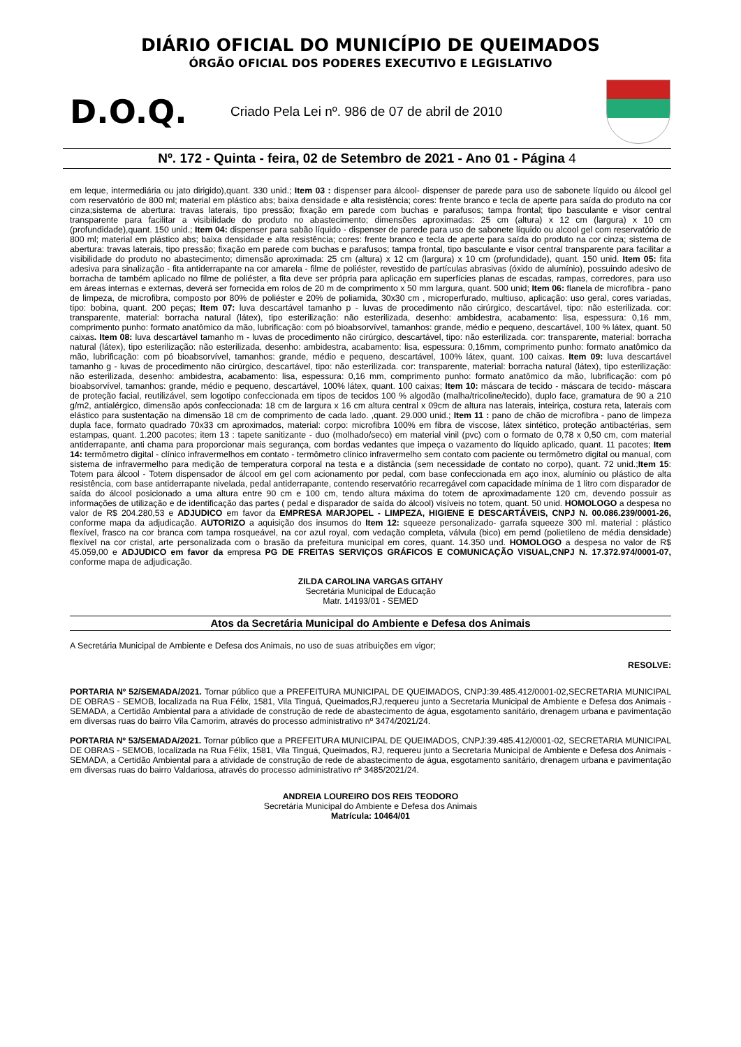DIÁRIO OFICIAL DO MUNICÍPIO DE QUEIMADOS
ÓRGÃO OFICIAL DOS PODERES EXECUTIVO E LEGISLATIVO
D.O.Q.
Criado Pela Lei nº. 986 de 07 de abril de 2010
Nº. 172 - Quinta - feira, 02 de Setembro de 2021 - Ano 01 - Página 4
em leque, intermediária ou jato dirigido),quant. 330 unid.; Item 03 : dispenser para álcool- dispenser de parede para uso de sabonete líquido ou álcool gel com reservatório de 800 ml; material em plástico abs; baixa densidade e alta resistência; cores: frente branco e tecla de aperte para saída do produto na cor cinza;sistema de abertura: travas laterais, tipo pressão; fixação em parede com buchas e parafusos; tampa frontal; tipo basculante e visor central transparente para facilitar a visibilidade do produto no abastecimento; dimensões aproximadas: 25 cm (altura) x 12 cm (largura) x 10 cm (profundidade),quant. 150 unid.; Item 04: dispenser para sabão líquido - dispenser de parede para uso de sabonete líquido ou alcool gel com reservatório de 800 ml; material em plástico abs; baixa densidade e alta resistência; cores: frente branco e tecla de aperte para saída do produto na cor cinza; sistema de abertura: travas laterais, tipo pressão; fixação em parede com buchas e parafusos; tampa frontal, tipo basculante e visor central transparente para facilitar a visibilidade do produto no abastecimento; dimensão aproximada: 25 cm (altura) x 12 cm (largura) x 10 cm (profundidade), quant. 150 unid. Item 05: fita adesiva para sinalização - fita antiderrapante na cor amarela - filme de poliéster, revestido de partículas abrasivas (óxido de alumínio), possuindo adesivo de borracha de também aplicado no filme de poliéster, a fita deve ser própria para aplicação em superfícies planas de escadas, rampas, corredores, para uso em áreas internas e externas, deverá ser fornecida em rolos de 20 m de comprimento x 50 mm largura, quant. 500 unid; Item 06: flanela de microfibra - pano de limpeza, de microfibra, composto por 80% de poliéster e 20% de poliamida, 30x30 cm , microperfurado, multiuso, aplicação: uso geral, cores variadas, tipo: bobina, quant. 200 peças; Item 07: luva descartável tamanho p - luvas de procedimento não cirúrgico, descartável, tipo: não esterilizada. cor: transparente, material: borracha natural (látex), tipo esterilização: não esterilizada, desenho: ambidestra, acabamento: lisa, espessura: 0,16 mm, comprimento punho: formato anatômico da mão, lubrificação: com pó bioabsorvível, tamanhos: grande, médio e pequeno, descartável, 100 % látex, quant. 50 caixas. Item 08: luva descartável tamanho m - luvas de procedimento não cirúrgico, descartável, tipo: não esterilizada. cor: transparente, material: borracha natural (látex), tipo esterilização: não esterilizada, desenho: ambidestra, acabamento: lisa, espessura: 0,16mm, comprimento punho: formato anatômico da mão, lubrificação: com pó bioabsorvível, tamanhos: grande, médio e pequeno, descartável, 100% látex, quant. 100 caixas. Item 09: luva descartável tamanho g - luvas de procedimento não cirúrgico, descartável, tipo: não esterilizada. cor: transparente, material: borracha natural (látex), tipo esterilização: não esterilizada, desenho: ambidestra, acabamento: lisa, espessura: 0,16 mm, comprimento punho: formato anatômico da mão, lubrificação: com pó bioabsorvível, tamanhos: grande, médio e pequeno, descartável, 100% látex, quant. 100 caixas; Item 10: máscara de tecido - máscara de tecido- máscara de proteção facial, reutilizável, sem logotipo confeccionada em tipos de tecidos 100 % algodão (malha/tricoline/tecido), duplo face, gramatura de 90 a 210 g/m2, antialérgico, dimensão após confeccionada: 18 cm de largura x 16 cm altura central x 09cm de altura nas laterais, inteiriça, costura reta, laterais com elástico para sustentação na dimensão 18 cm de comprimento de cada lado. ,quant. 29.000 unid.; Item 11 : pano de chão de microfibra - pano de limpeza dupla face, formato quadrado 70x33 cm aproximados, material: corpo: microfibra 100% em fibra de viscose, látex sintético, proteção antibactérias, sem estampas, quant. 1.200 pacotes; item 13 : tapete sanitizante - duo (molhado/seco) em material vinil (pvc) com o formato de 0,78 x 0,50 cm, com material antiderrapante, anti chama para proporcionar mais segurança, com bordas vedantes que impeça o vazamento do líquido aplicado, quant. 11 pacotes; Item 14: termômetro digital - clínico infravermelhos em contato - termômetro clínico infravermelho sem contato com paciente ou termômetro digital ou manual, com sistema de infravermelho para medição de temperatura corporal na testa e a distância (sem necessidade de contato no corpo), quant. 72 unid.;Item 15: Totem para álcool - Totem dispensador de álcool em gel com acionamento por pedal, com base confeccionada em aço inox, alumínio ou plástico de alta resistência, com base antiderrapante nivelada, pedal antiderrapante, contendo reservatório recarregável com capacidade mínima de 1 litro com disparador de saída do álcool posicionado a uma altura entre 90 cm e 100 cm, tendo altura máxima do totem de aproximadamente 120 cm, devendo possuir as informações de utilização e de identificação das partes ( pedal e disparador de saída do álcool) visíveis no totem, quant. 50 unid. HOMOLOGO a despesa no valor de R$ 204.280,53 e ADJUDICO em favor da EMPRESA MARJOPEL - LIMPEZA, HIGIENE E DESCARTÁVEIS, CNPJ N. 00.086.239/0001-26, conforme mapa da adjudicação. AUTORIZO a aquisição dos insumos do Item 12: squeeze personalizado- garrafa squeeze 300 ml. material : plástico flexível, frasco na cor branca com tampa rosqueável, na cor azul royal, com vedação completa, válvula (bico) em pemd (polietileno de média densidade) flexível na cor cristal, arte personalizada com o brasão da prefeitura municipal em cores, quant. 14.350 und. HOMOLOGO a despesa no valor de R$ 45.059,00 e ADJUDICO em favor da empresa PG DE FREITAS SERVIÇOS GRÁFICOS E COMUNICAÇÃO VISUAL,CNPJ N. 17.372.974/0001-07, conforme mapa de adjudicação.
ZILDA CAROLINA VARGAS GITAHY
Secretária Municipal de Educação
Matr. 14193/01 - SEMED
Atos da Secretária Municipal do Ambiente e Defesa dos Animais
A Secretária Municipal de Ambiente e Defesa dos Animais, no uso de suas atribuições em vigor;
RESOLVE:
PORTARIA Nº 52/SEMADA/2021. Tornar público que a PREFEITURA MUNICIPAL DE QUEIMADOS, CNPJ:39.485.412/0001-02,SECRETARIA MUNICIPAL DE OBRAS - SEMOB, localizada na Rua Félix, 1581, Vila Tinguá, Queimados,RJ,requereu junto a Secretaria Municipal de Ambiente e Defesa dos Animais - SEMADA, a Certidão Ambiental para a atividade de construção de rede de abastecimento de água, esgotamento sanitário, drenagem urbana e pavimentação em diversas ruas do bairro Vila Camorim, através do processo administrativo nº 3474/2021/24.
PORTARIA Nº 53/SEMADA/2021. Tornar público que a PREFEITURA MUNICIPAL DE QUEIMADOS, CNPJ:39.485.412/0001-02, SECRETARIA MUNICIPAL DE OBRAS - SEMOB, localizada na Rua Félix, 1581, Vila Tinguá, Queimados, RJ, requereu junto a Secretaria Municipal de Ambiente e Defesa dos Animais - SEMADA, a Certidão Ambiental para a atividade de construção de rede de abastecimento de água, esgotamento sanitário, drenagem urbana e pavimentação em diversas ruas do bairro Valdariosa, através do processo administrativo nº 3485/2021/24.
ANDREIA LOUREIRO DOS REIS TEODORO
Secretária Municipal do Ambiente e Defesa dos Animais
Matrícula: 10464/01